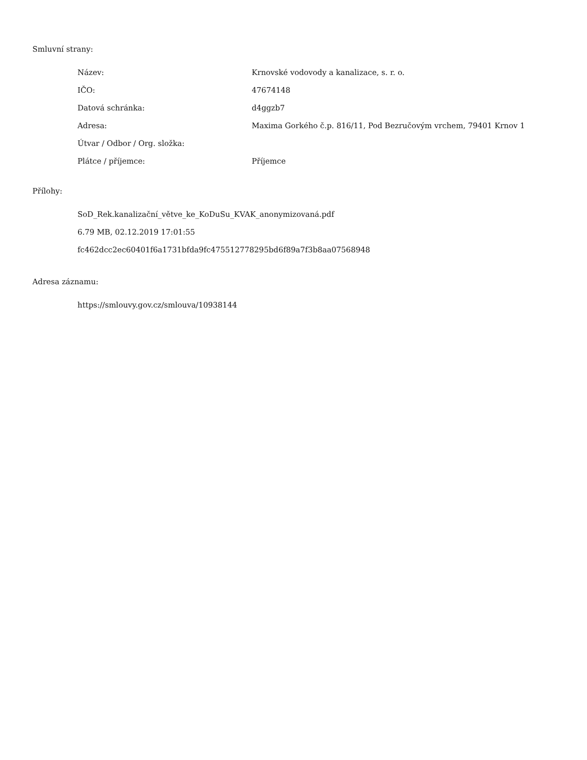Smluvní strany:
| Název: | Krnovské vodovody a kanalizace, s. r. o. |
| IČO: | 47674148 |
| Datová schránka: | d4ggzb7 |
| Adresa: | Maxima Gorkého č.p. 816/11, Pod Bezručovým vrchem, 79401 Krnov 1 |
| Útvar / Odbor / Org. složka: | |
| Plátce / příjemce: | Příjemce |
Přílohy:
SoD_Rek.kanalizační_větve_ke_KoDuSu_KVAK_anonymizovaná.pdf
6.79 MB, 02.12.2019 17:01:55
fc462dcc2ec60401f6a1731bfda9fc475512778295bd6f89a7f3b8aa07568948
Adresa záznamu:
https://smlouvy.gov.cz/smlouva/10938144